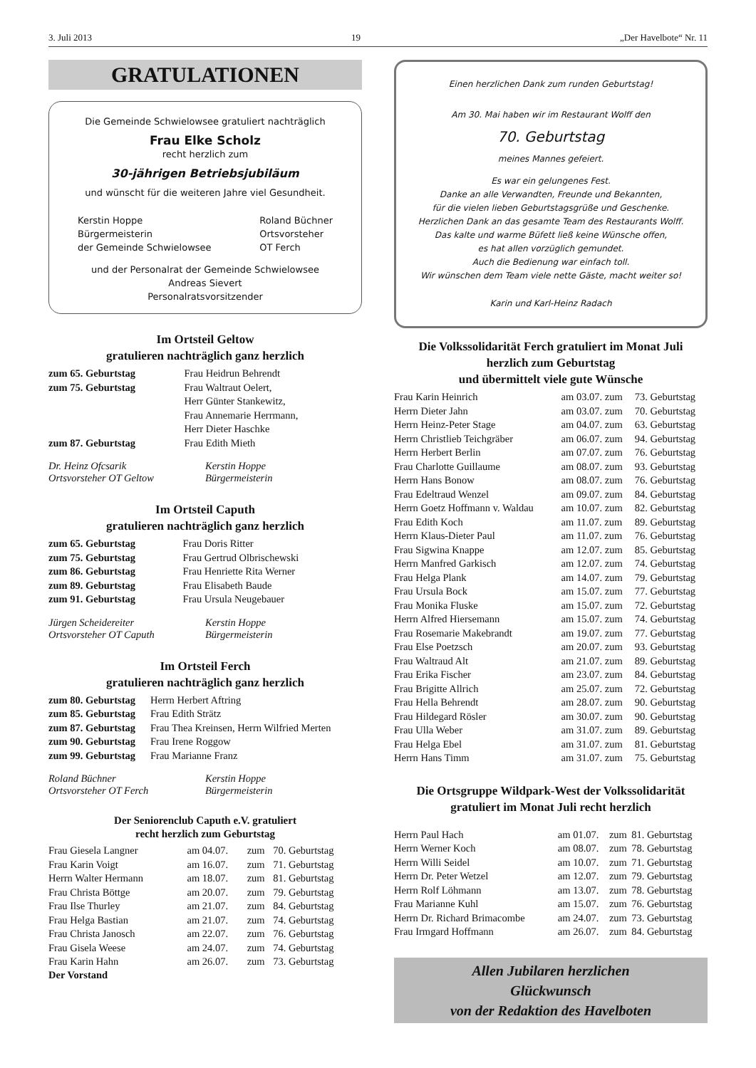3. Juli 2013 19 „Der Havelbote“ Nr. 11
GRATULATIONEN
Die Gemeinde Schwielowsee gratuliert nachträglich
Frau Elke Scholz
recht herzlich zum
30-jährigen Betriebsjubiläum
und wünscht für die weiteren Jahre viel Gesundheit.
Kerstin Hoppe
Bürgermeisterin
der Gemeinde Schwielowsee
Roland Büchner
Ortsvorsteher
OT Ferch
und der Personalrat der Gemeinde Schwielowsee
Andreas Sievert
Personalratsvorsitzender
Im Ortsteil Geltow
gratulieren nachträglich ganz herzlich
| zum 65. Geburtstag | Frau Heidrun Behrendt |
| zum 75. Geburtstag | Frau Waltraut Oelert, Herr Günter Stankewitz, Frau Annemarie Herrmann, Herr Dieter Haschke |
| zum 87. Geburtstag | Frau Edith Mieth |
Dr. Heinz Ofcsarik
Ortsvorsteher OT Geltow
Kerstin Hoppe
Bürgermeisterin
Im Ortsteil Caputh
gratulieren nachträglich ganz herzlich
| zum 65. Geburtstag | Frau Doris Ritter |
| zum 75. Geburtstag | Frau Gertrud Olbrischewski |
| zum 86. Geburtstag | Frau Henriette Rita Werner |
| zum 89. Geburtstag | Frau Elisabeth Baude |
| zum 91. Geburtstag | Frau Ursula Neugebauer |
Jürgen Scheidereiter
Ortsvorsteher OT Caputh
Kerstin Hoppe
Bürgermeisterin
Im Ortsteil Ferch
gratulieren nachträglich ganz herzlich
| zum 80. Geburtstag | Herrn Herbert Aftring |
| zum 85. Geburtstag | Frau Edith Strätz |
| zum 87. Geburtstag | Frau Thea Kreinsen, Herrn Wilfried Merten |
| zum 90. Geburtstag | Frau Irene Roggow |
| zum 99. Geburtstag | Frau Marianne Franz |
Roland Büchner
Ortsvorsteher OT Ferch
Kerstin Hoppe
Bürgermeisterin
Der Seniorenclub Caputh e.V. gratuliert
recht herzlich zum Geburtstag
| Frau Giesela Langner | am 04.07. | zum | 70. Geburtstag |
| Frau Karin Voigt | am 16.07. | zum | 71. Geburtstag |
| Herrn Walter Hermann | am 18.07. | zum | 81. Geburtstag |
| Frau Christa Böttge | am 20.07. | zum | 79. Geburtstag |
| Frau Ilse Thurley | am 21.07. | zum | 84. Geburtstag |
| Frau Helga Bastian | am 21.07. | zum | 74. Geburtstag |
| Frau Christa Janosch | am 22.07. | zum | 76. Geburtstag |
| Frau Gisela Weese | am 24.07. | zum | 74. Geburtstag |
| Frau Karin Hahn | am 26.07. | zum | 73. Geburtstag |
Der Vorstand
Einen herzlichen Dank zum runden Geburtstag!
Am 30. Mai haben wir im Restaurant Wolff den
70. Geburtstag
meines Mannes gefeiert.
Es war ein gelungenes Fest.
Danke an alle Verwandten, Freunde und Bekannten,
für die vielen lieben Geburtstagsgrüße und Geschenke.
Herzlichen Dank an das gesamte Team des Restaurants Wolff.
Das kalte und warme Büfett ließ keine Wünsche offen,
es hat allen vorzüglich gemundet.
Auch die Bedienung war einfach toll.
Wir wünschen dem Team viele nette Gäste, macht weiter so!
Karin und Karl-Heinz Radach
Die Volkssolidarität Ferch gratuliert im Monat Juli
herzlich zum Geburtstag
und übermittelt viele gute Wünsche
| Frau Karin Heinrich | am 03.07. zum | 73. Geburtstag |
| Herrn Dieter Jahn | am 03.07. zum | 70. Geburtstag |
| Herrn Heinz-Peter Stage | am 04.07. zum | 63. Geburtstag |
| Herrn Christlieb Teichgräber | am 06.07. zum | 94. Geburtstag |
| Herrn Herbert Berlin | am 07.07. zum | 76. Geburtstag |
| Frau Charlotte Guillaume | am 08.07. zum | 93. Geburtstag |
| Herrn Hans Bonow | am 08.07. zum | 76. Geburtstag |
| Frau Edeltraud Wenzel | am 09.07. zum | 84. Geburtstag |
| Herrn Goetz Hoffmann v. Waldau | am 10.07. zum | 82. Geburtstag |
| Frau Edith Koch | am 11.07. zum | 89. Geburtstag |
| Herrn Klaus-Dieter Paul | am 11.07. zum | 76. Geburtstag |
| Frau Sigwina Knappe | am 12.07. zum | 85. Geburtstag |
| Herrn Manfred Garkisch | am 12.07. zum | 74. Geburtstag |
| Frau Helga Plank | am 14.07. zum | 79. Geburtstag |
| Frau Ursula Bock | am 15.07. zum | 77. Geburtstag |
| Frau Monika Fluske | am 15.07. zum | 72. Geburtstag |
| Herrn Alfred Hiersemann | am 15.07. zum | 74. Geburtstag |
| Frau Rosemarie Makebrandt | am 19.07. zum | 77. Geburtstag |
| Frau Else Poetzsch | am 20.07. zum | 93. Geburtstag |
| Frau Waltraud Alt | am 21.07. zum | 89. Geburtstag |
| Frau Erika Fischer | am 23.07. zum | 84. Geburtstag |
| Frau Brigitte Allrich | am 25.07. zum | 72. Geburtstag |
| Frau Hella Behrendt | am 28.07. zum | 90. Geburtstag |
| Frau Hildegard Rösler | am 30.07. zum | 90. Geburtstag |
| Frau Ulla Weber | am 31.07. zum | 89. Geburtstag |
| Frau Helga Ebel | am 31.07. zum | 81. Geburtstag |
| Herrn Hans Timm | am 31.07. zum | 75. Geburtstag |
Die Ortsgruppe Wildpark-West der Volkssolidarität
gratuliert im Monat Juli recht herzlich
| Herrn Paul Hach | am 01.07. | zum | 81. Geburtstag |
| Herrn Werner Koch | am 08.07. | zum | 78. Geburtstag |
| Herrn Willi Seidel | am 10.07. | zum | 71. Geburtstag |
| Herrn Dr. Peter Wetzel | am 12.07. | zum | 79. Geburtstag |
| Herrn Rolf Löhmann | am 13.07. | zum | 78. Geburtstag |
| Frau Marianne Kuhl | am 15.07. | zum | 76. Geburtstag |
| Herrn Dr. Richard Brimacombe | am 24.07. | zum | 73. Geburtstag |
| Frau Irmgard Hoffmann | am 26.07. | zum | 84. Geburtstag |
Allen Jubilaren herzlichen
Glückwunsch
von der Redaktion des Havelboten